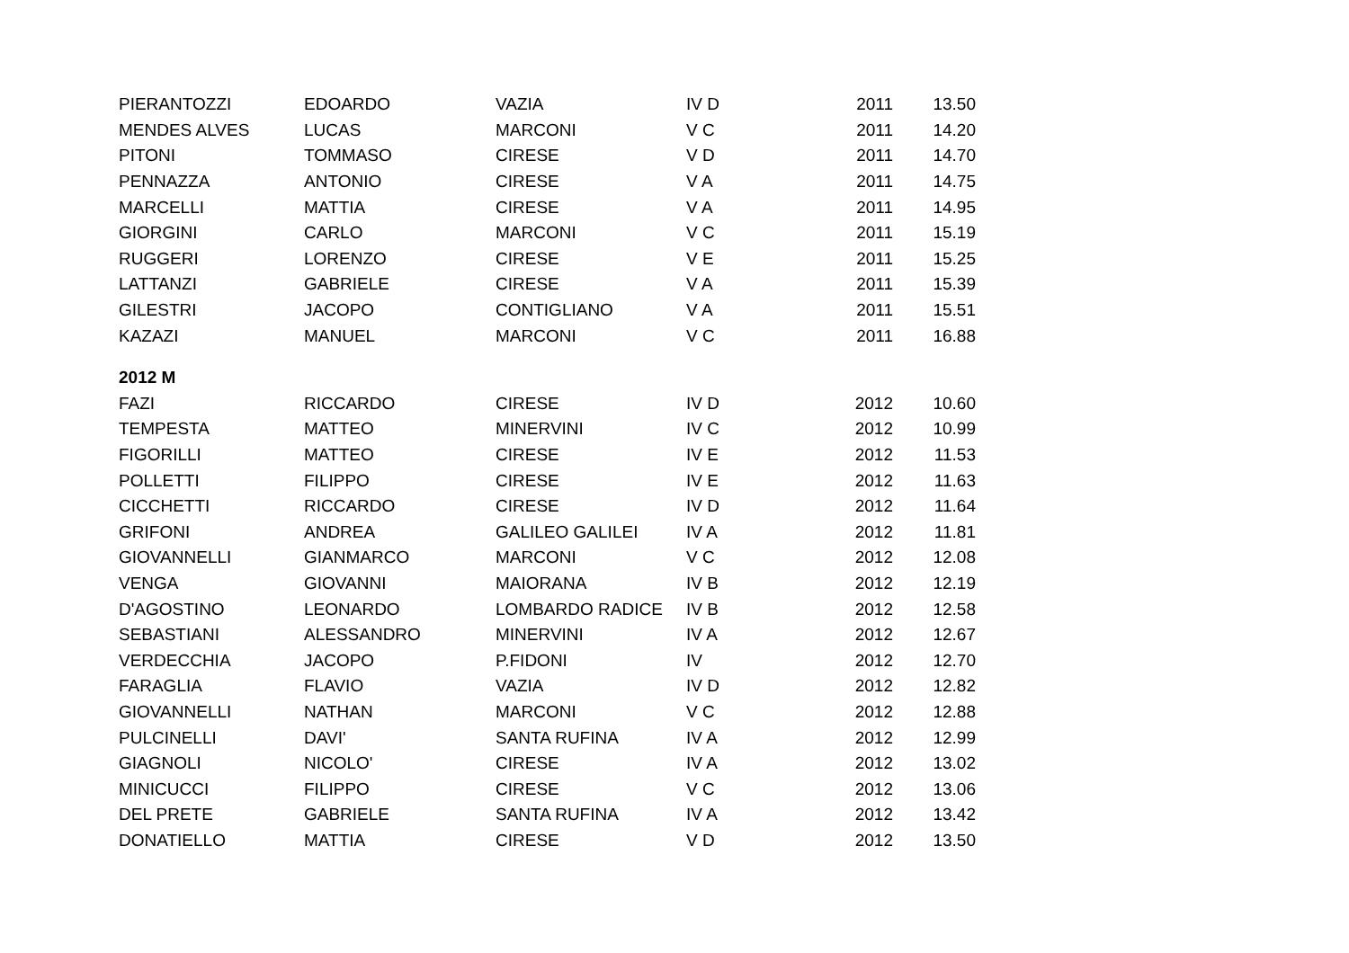| PIERANTOZZI | EDOARDO | VAZIA | IV D | 2011 | 13.50 |
| MENDES ALVES | LUCAS | MARCONI | V C | 2011 | 14.20 |
| PITONI | TOMMASO | CIRESE | V D | 2011 | 14.70 |
| PENNAZZA | ANTONIO | CIRESE | V A | 2011 | 14.75 |
| MARCELLI | MATTIA | CIRESE | V A | 2011 | 14.95 |
| GIORGINI | CARLO | MARCONI | V C | 2011 | 15.19 |
| RUGGERI | LORENZO | CIRESE | V E | 2011 | 15.25 |
| LATTANZI | GABRIELE | CIRESE | V A | 2011 | 15.39 |
| GILESTRI | JACOPO | CONTIGLIANO | V A | 2011 | 15.51 |
| KAZAZI | MANUEL | MARCONI | V C | 2011 | 16.88 |
| 2012 M | | | | | |
| FAZI | RICCARDO | CIRESE | IV D | 2012 | 10.60 |
| TEMPESTA | MATTEO | MINERVINI | IV C | 2012 | 10.99 |
| FIGORILLI | MATTEO | CIRESE | IV E | 2012 | 11.53 |
| POLLETTI | FILIPPO | CIRESE | IV E | 2012 | 11.63 |
| CICCHETTI | RICCARDO | CIRESE | IV D | 2012 | 11.64 |
| GRIFONI | ANDREA | GALILEO GALILEI | IV A | 2012 | 11.81 |
| GIOVANNELLI | GIANMARCO | MARCONI | V C | 2012 | 12.08 |
| VENGA | GIOVANNI | MAIORANA | IV B | 2012 | 12.19 |
| D'AGOSTINO | LEONARDO | LOMBARDO RADICE | IV B | 2012 | 12.58 |
| SEBASTIANI | ALESSANDRO | MINERVINI | IV A | 2012 | 12.67 |
| VERDECCHIA | JACOPO | P.FIDONI | IV | 2012 | 12.70 |
| FARAGLIA | FLAVIO | VAZIA | IV D | 2012 | 12.82 |
| GIOVANNELLI | NATHAN | MARCONI | V C | 2012 | 12.88 |
| PULCINELLI | DAVI' | SANTA RUFINA | IV A | 2012 | 12.99 |
| GIAGNOLI | NICOLO' | CIRESE | IV A | 2012 | 13.02 |
| MINICUCCI | FILIPPO | CIRESE | V C | 2012 | 13.06 |
| DEL PRETE | GABRIELE | SANTA RUFINA | IV A | 2012 | 13.42 |
| DONATIELLO | MATTIA | CIRESE | V D | 2012 | 13.50 |